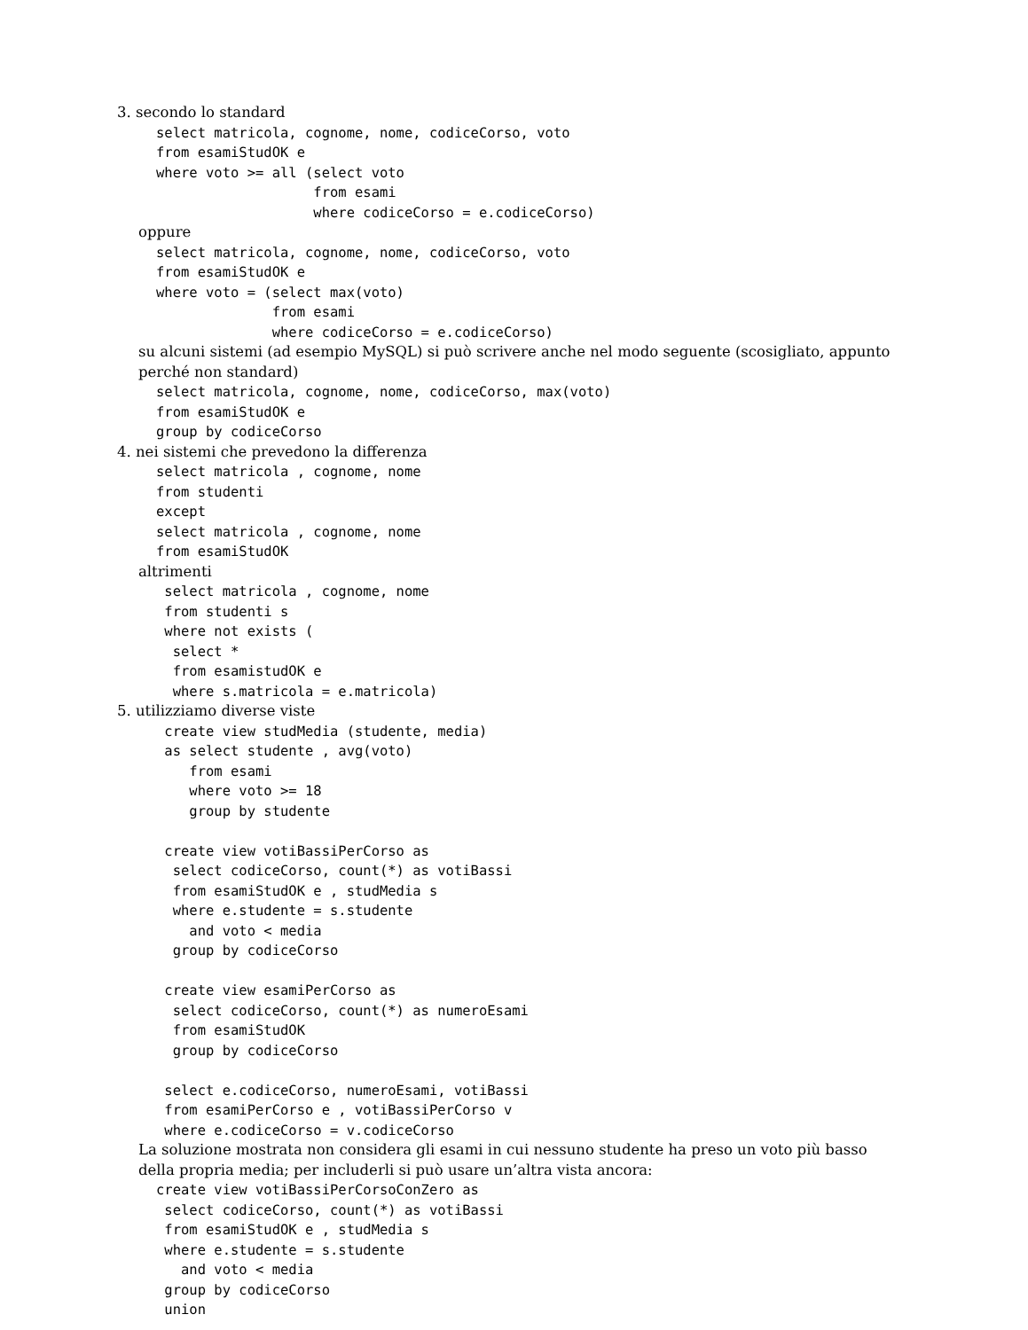3. secondo lo standard
select matricola, cognome, nome, codiceCorso, voto
from esamiStudOK e
where voto >= all (select voto
                   from esami
                   where codiceCorso = e.codiceCorso)
oppure
select matricola, cognome, nome, codiceCorso, voto
from esamiStudOK e
where voto = (select max(voto)
              from esami
              where codiceCorso = e.codiceCorso)
su alcuni sistemi (ad esempio MySQL) si può scrivere anche nel modo seguente (scosigliato, appunto perché non standard)
select matricola, cognome, nome, codiceCorso, max(voto)
from esamiStudOK e
group by codiceCorso
4. nei sistemi che prevedono la differenza
select matricola , cognome, nome
from studenti
except
select matricola , cognome, nome
from esamiStudOK
altrimenti
 select matricola , cognome, nome
 from studenti s
 where not exists (
  select *
  from esamistudOK e
  where s.matricola = e.matricola)
5. utilizziamo diverse viste
 create view studMedia (studente, media)
 as select studente , avg(voto)
    from esami
    where voto >= 18
    group by studente

 create view votiBassiPerCorso as
  select codiceCorso, count(*) as votiBassi
  from esamiStudOK e , studMedia s
  where e.studente = s.studente
    and voto < media
  group by codiceCorso

 create view esamiPerCorso as
  select codiceCorso, count(*) as numeroEsami
  from esamiStudOK
  group by codiceCorso

 select e.codiceCorso, numeroEsami, votiBassi
 from esamiPerCorso e , votiBassiPerCorso v
 where e.codiceCorso = v.codiceCorso
La soluzione mostrata non considera gli esami in cui nessuno studente ha preso un voto più basso della propria media; per includerli si può usare un’altra vista ancora:
create view votiBassiPerCorsoConZero as
 select codiceCorso, count(*) as votiBassi
 from esamiStudOK e , studMedia s
 where e.studente = s.studente
   and voto < media
 group by codiceCorso
 union